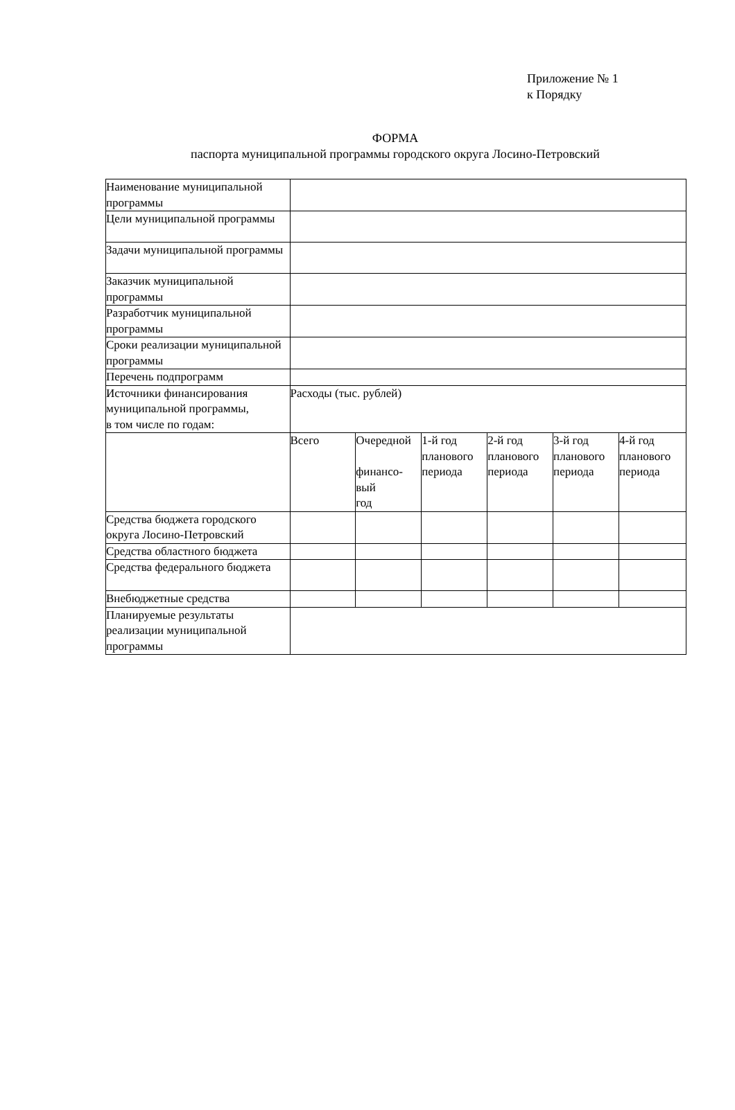Приложение № 1
к Порядку
ФОРМА
паспорта муниципальной программы городского округа Лосино-Петровский
| Наименование муниципальной программы | | | | | | |
| Цели муниципальной программы | | | | | | |
| Задачи муниципальной программы | | | | | | |
| Заказчик муниципальной программы | | | | | | |
| Разработчик муниципальной программы | | | | | | |
| Сроки реализации муниципальной программы | | | | | | |
| Перечень подпрограмм | | | | | | |
| Источники финансирования муниципальной программы, в том числе по годам: | Расходы (тыс. рублей) | | | | | |
| | Всего | Очередной финансо- вый год | 1-й год планового периода | 2-й год планового периода | 3-й год планового периода | 4-й год планового периода |
| Средства бюджета городского округа Лосино-Петровский | | | | | | |
| Средства областного бюджета | | | | | | |
| Средства федерального бюджета | | | | | | |
| Внебюджетные средства | | | | | | |
| Планируемые результаты реализации муниципальной программы | | | | | | |